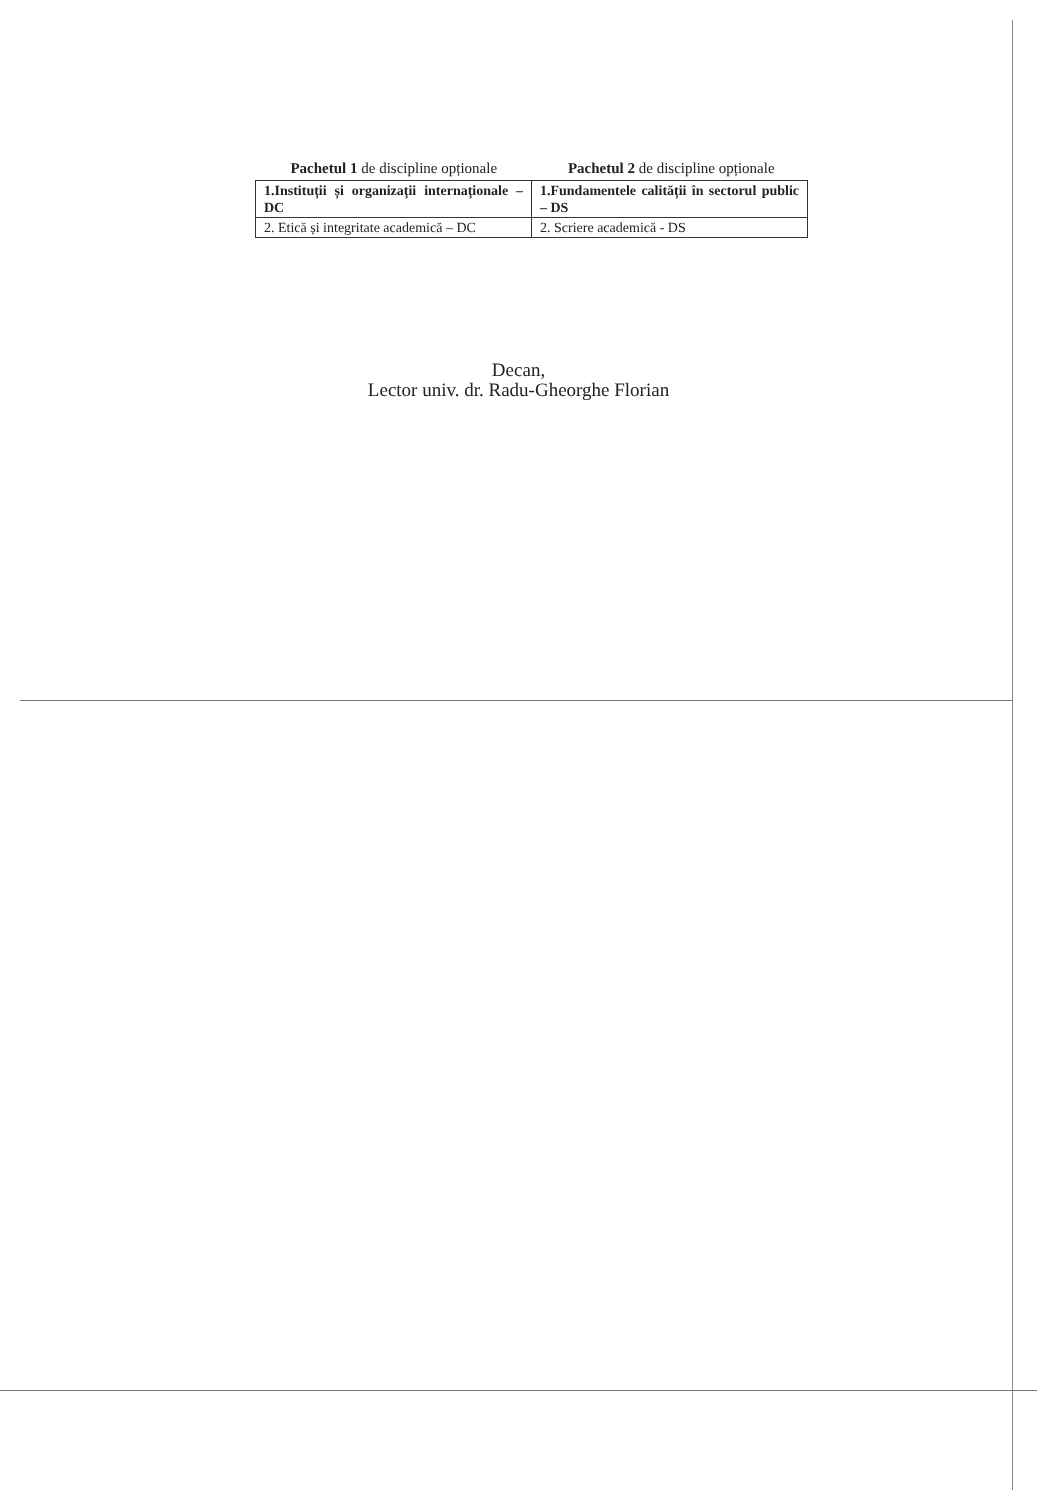Pachetul 1 de discipline opționale
Pachetul 2 de discipline opționale
| 1.Instituții și organizații internaționale – DC | 1.Fundamentele calității în sectorul public – DS |
| 2. Etică și integritate academică – DC | 2. Scriere academică - DS |
Decan,
Lector univ. dr. Radu-Gheorghe Florian